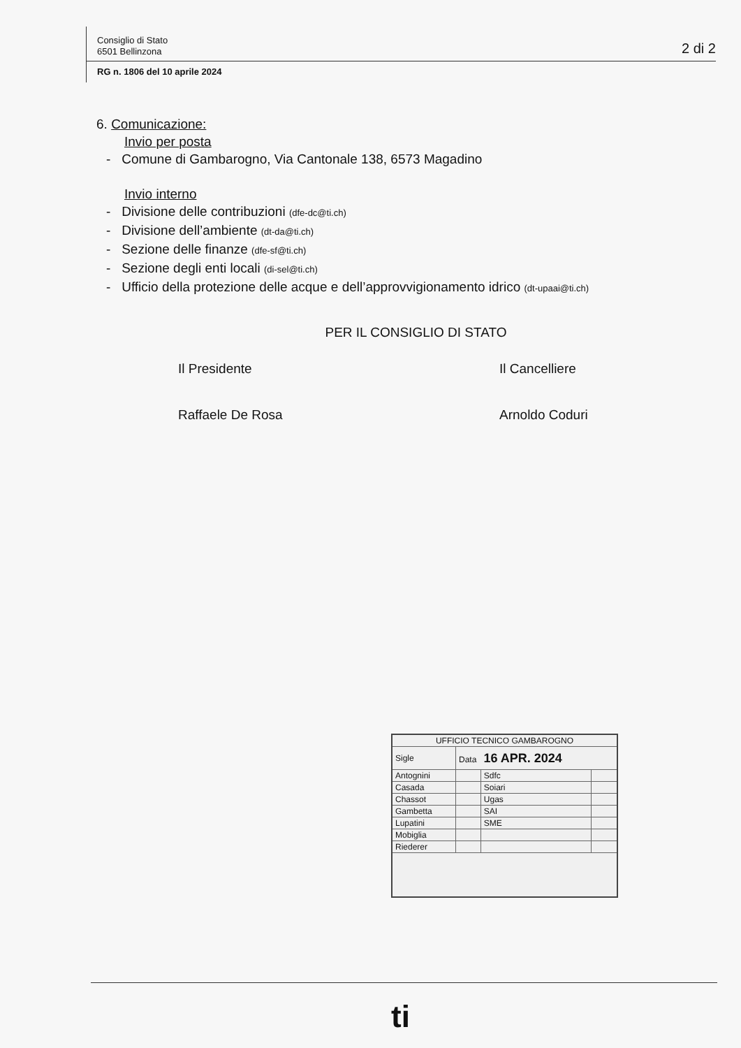Consiglio di Stato
6501 Bellinzona
2 di 2
RG n. 1806 del 10 aprile 2024
6. Comunicazione:
Invio per posta
- Comune di Gambarogno, Via Cantonale 138, 6573 Magadino
Invio interno
- Divisione delle contribuzioni (dfe-dc@ti.ch)
- Divisione dell’ambiente (dt-da@ti.ch)
- Sezione delle finanze (dfe-sf@ti.ch)
- Sezione degli enti locali (di-sel@ti.ch)
- Ufficio della protezione delle acque e dell’approvvigionamento idrico (dt-upaai@ti.ch)
PER IL CONSIGLIO DI STATO
Il Presidente
Raffaele De Rosa
Il Cancelliere
Arnoldo Coduri
| UFFICIO TECNICO GAMBAROGNO | | | |
| Sigle | Data 16 APR. 2024 | | |
| Antognini | | Sdfc | |
| Casada | | Soiari | |
| Chassot | | Ugas | |
| Gambetta | | SAI | |
| Lupatini | | SME | |
| Mobiglia | | | |
| Riederer | | | |
ti